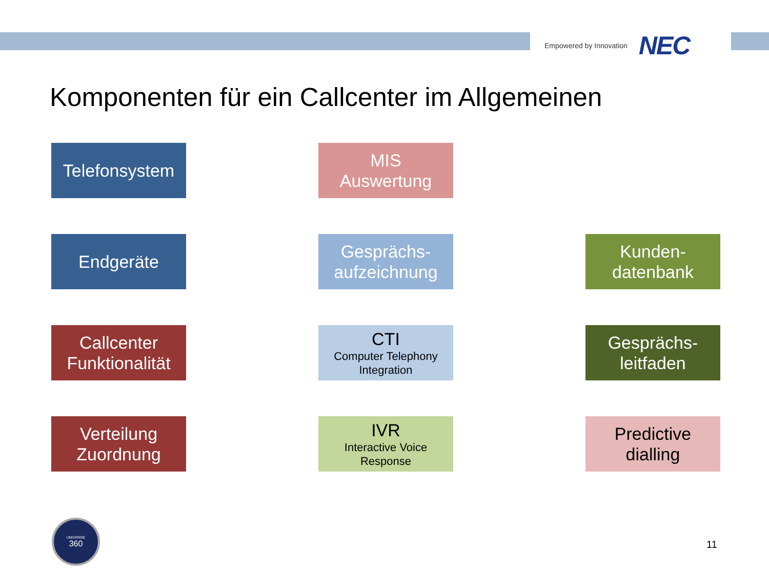Empowered by Innovation NEC
Komponenten für ein Callcenter im Allgemeinen
Telefonsystem
MIS
Auswertung
Endgeräte
Gesprächs-
aufzeichnung
Kunden-
datenbank
Callcenter
Funktionalität
CTI
Computer Telephony
Integration
Gesprächs-
leitfaden
Verteilung
Zuordnung
IVR
Interactive Voice
Response
Predictive
dialling
UNIVERGE
360
11